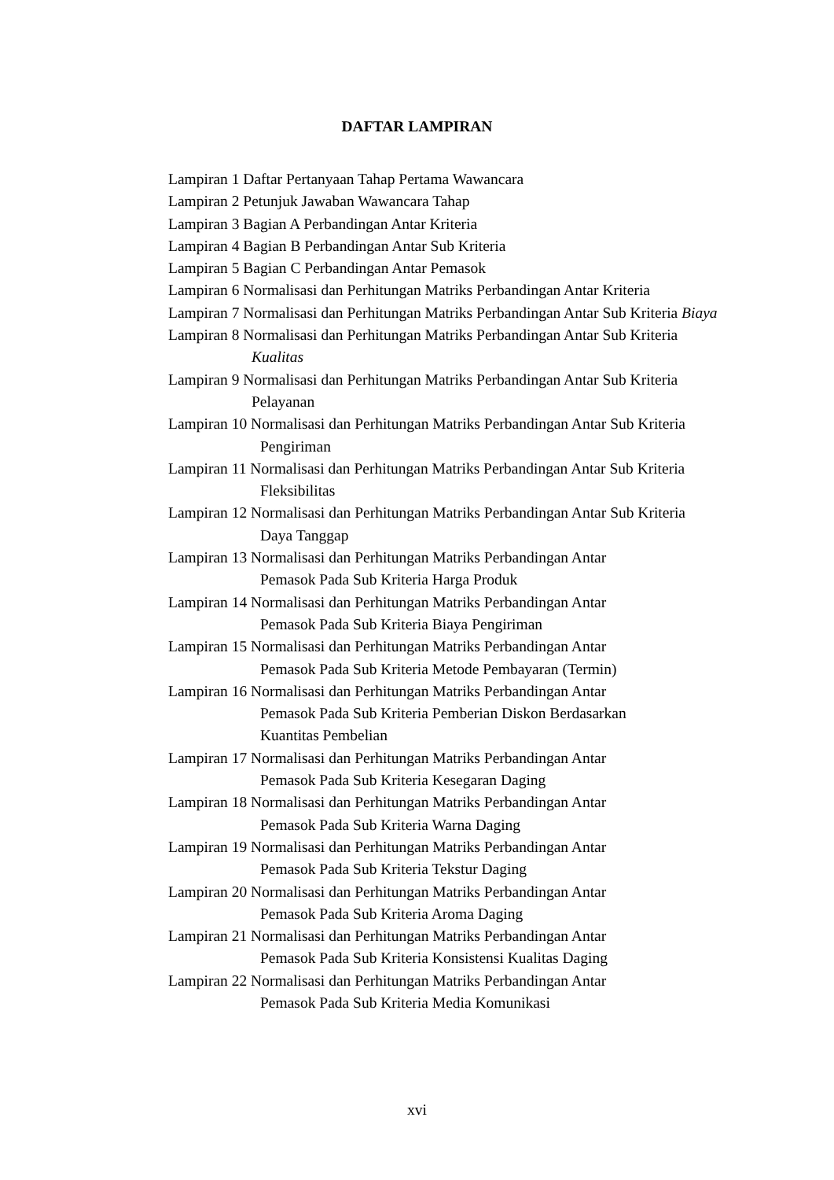DAFTAR LAMPIRAN
Lampiran 1 Daftar Pertanyaan Tahap Pertama Wawancara
Lampiran 2 Petunjuk Jawaban Wawancara Tahap
Lampiran 3 Bagian A Perbandingan Antar Kriteria
Lampiran 4 Bagian B Perbandingan Antar Sub Kriteria
Lampiran 5 Bagian C Perbandingan Antar Pemasok
Lampiran 6 Normalisasi dan Perhitungan Matriks Perbandingan Antar Kriteria
Lampiran 7 Normalisasi dan Perhitungan Matriks Perbandingan Antar Sub Kriteria Biaya
Lampiran 8 Normalisasi dan Perhitungan Matriks Perbandingan Antar Sub Kriteria Kualitas
Lampiran 9 Normalisasi dan Perhitungan Matriks Perbandingan Antar Sub Kriteria Pelayanan
Lampiran 10 Normalisasi dan Perhitungan Matriks Perbandingan Antar Sub Kriteria Pengiriman
Lampiran 11 Normalisasi dan Perhitungan Matriks Perbandingan Antar Sub Kriteria Fleksibilitas
Lampiran 12 Normalisasi dan Perhitungan Matriks Perbandingan Antar Sub Kriteria Daya Tanggap
Lampiran 13 Normalisasi dan Perhitungan Matriks Perbandingan Antar
Pemasok Pada Sub Kriteria Harga Produk
Lampiran 14 Normalisasi dan Perhitungan Matriks Perbandingan Antar
Pemasok Pada Sub Kriteria Biaya Pengiriman
Lampiran 15 Normalisasi dan Perhitungan Matriks Perbandingan Antar
Pemasok Pada Sub Kriteria Metode Pembayaran (Termin)
Lampiran 16 Normalisasi dan Perhitungan Matriks Perbandingan Antar
Pemasok Pada Sub Kriteria Pemberian Diskon Berdasarkan
Kuantitas Pembelian
Lampiran 17 Normalisasi dan Perhitungan Matriks Perbandingan Antar
Pemasok Pada Sub Kriteria Kesegaran Daging
Lampiran 18 Normalisasi dan Perhitungan Matriks Perbandingan Antar
Pemasok Pada Sub Kriteria Warna Daging
Lampiran 19 Normalisasi dan Perhitungan Matriks Perbandingan Antar
Pemasok Pada Sub Kriteria Tekstur Daging
Lampiran 20 Normalisasi dan Perhitungan Matriks Perbandingan Antar
Pemasok Pada Sub Kriteria Aroma Daging
Lampiran 21 Normalisasi dan Perhitungan Matriks Perbandingan Antar
Pemasok Pada Sub Kriteria Konsistensi Kualitas Daging
Lampiran 22 Normalisasi dan Perhitungan Matriks Perbandingan Antar
Pemasok Pada Sub Kriteria Media Komunikasi
xvi